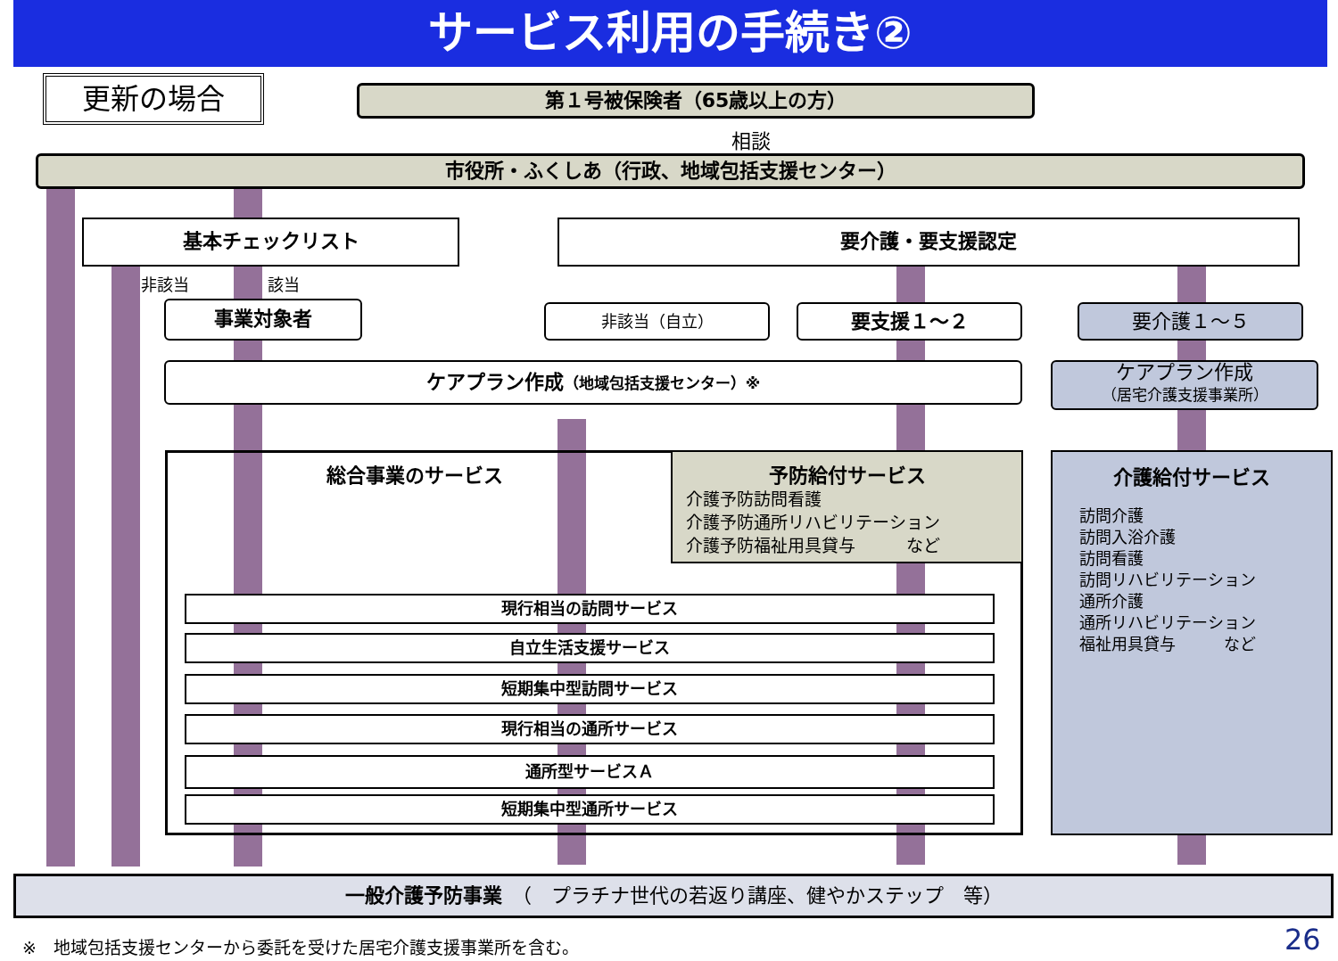サービス利用の手続き②
更新の場合 第１号被保険者（65歳以上の方）
相談
市役所・ふくしあ（行政、地域包括支援センター）
基本チェックリスト
非該当 該当
要介護・要支援認定
事業対象者 非該当（自立） 要支援１～２ 要介護１～５
ケアプラン作成（地域包括支援センター）※
ケアプラン作成
（居宅介護支援事業所）
総合事業のサービス
予防給付サービス
介護予防訪問看護
介護予防通所リハビリテーション
介護予防福祉用具貸与　　　など
介護給付サービス
訪問介護
訪問入浴介護
訪問看護
訪問リハビリテーション
通所介護
通所リハビリテーション
福祉用具貸与　　　など
現行相当の訪問サービス
自立生活支援サービス
短期集中型訪問サービス
現行相当の通所サービス
通所型サービスＡ
短期集中型通所サービス
一般介護予防事業　（　プラチナ世代の若返り講座、健やかステップ　等）
※　地域包括支援センターから委託を受けた居宅介護支援事業所を含む。
26